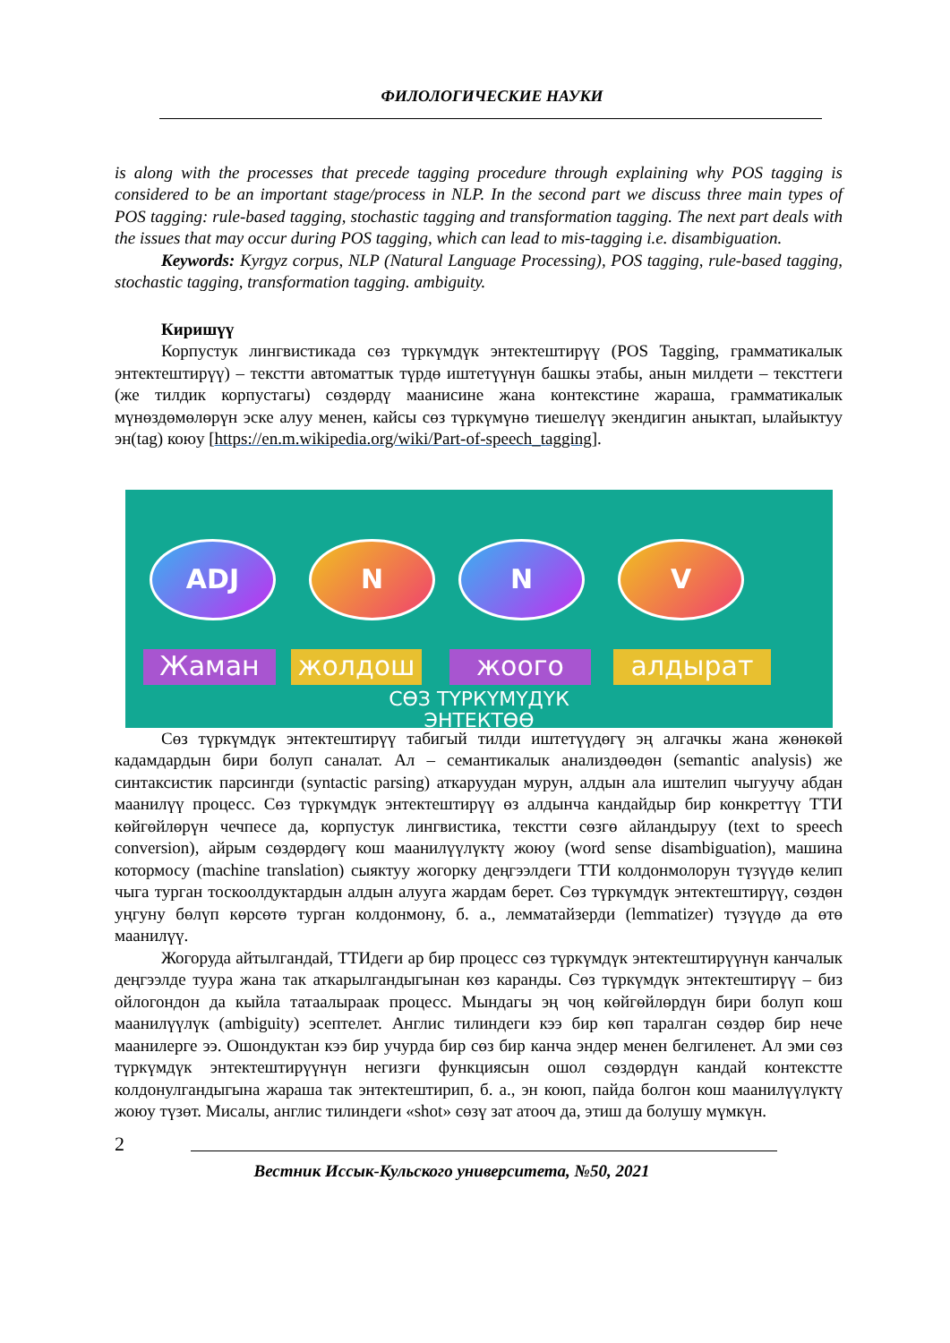ФИЛОЛОГИЧЕСКИЕ НАУКИ
is along with the processes that precede tagging procedure through explaining why POS tagging is considered to be an important stage/process in NLP. In the second part we discuss three main types of POS tagging: rule-based tagging, stochastic tagging and transformation tagging. The next part deals with the issues that may occur during POS tagging, which can lead to mis-tagging i.e. disambiguation.
Keywords: Kyrgyz corpus, NLP (Natural Language Processing), POS tagging, rule-based tagging, stochastic tagging, transformation tagging. ambiguity.
Киришүү
Корпустук лингвистикада сөз түркүмдүк энтектештирүү (POS Tagging, грамматикалык энтектештирүү) – текстти автоматтык түрдө иштетүүнүн башкы этабы, анын милдети – тексттеги (же тилдик корпустагы) сөздөрдү маанисине жана контекстине жараша, грамматикалык мүнөздөмөлөрүн эске алуу менен, кайсы сөз түркүмүнө тиешелүү экендигин аныктап, ылайыктуу эн(tag) коюу [https://en.m.wikipedia.org/wiki/Part-of-speech_tagging].
ADJ N N V
Жаман жолдош жоого алдырат
СӨЗ ТҮРКҮМҮДҮК
ЭНТЕКТӨӨ
Сөз түркүмдүк энтектештирүү табигый тилди иштетүүдөгү эң алгачкы жана жөнөкөй кадамдардын бири болуп саналат. Ал – семантикалык анализдөөдөн (semantic analysis) же синтаксистик парсингди (syntactic parsing) аткаруудан мурун, алдын ала иштелип чыгуучу абдан маанилүү процесс. Сөз түркүмдүк энтектештирүү өз алдынча кандайдыр бир конкреттүү ТТИ көйгөйлөрүн чечпесе да, корпустук лингвистика, текстти сөзгө айландыруу (text to speech conversion), айрым сөздөрдөгү кош маанилүүлүктү жоюу (word sense disambiguation), машина котормосу (machine translation) сыяктуу жогорку деңгээлдеги ТТИ колдонмолорун түзүүдө келип чыга турган тоскоолдуктардын алдын алууга жардам берет. Сөз түркүмдүк энтектештирүү, сөздөн уңгуну бөлүп көрсөтө турган колдонмону, б. а., лемматайзерди (lemmatizer) түзүүдө да өтө маанилүү.
Жогоруда айтылгандай, ТТИдеги ар бир процесс сөз түркүмдүк энтектештирүүнүн канчалык деңгээлде туура жана так аткарылгандыгынан көз каранды. Сөз түркүмдүк энтектештирүү – биз ойлогондон да кыйла татаалыраак процесс. Мындагы эң чоң көйгөйлөрдүн бири болуп кош маанилүүлүк (ambiguity) эсептелет. Англис тилиндеги кээ бир көп таралган сөздөр бир нече маанилерге ээ. Ошондуктан кээ бир учурда бир сөз бир канча эндер менен белгиленет. Ал эми сөз түркүмдүк энтектештирүүнүн негизги функциясын ошол сөздөрдүн кандай контекстте колдонулгандыгына жараша так энтектештирип, б. а., эн коюп, пайда болгон кош маанилүүлүктү жоюу түзөт. Мисалы, англис тилиндеги «shot» сөзү зат атооч да, этиш да болушу мүмкүн.
2
Вестник Иссык-Кульского университета, №50, 2021